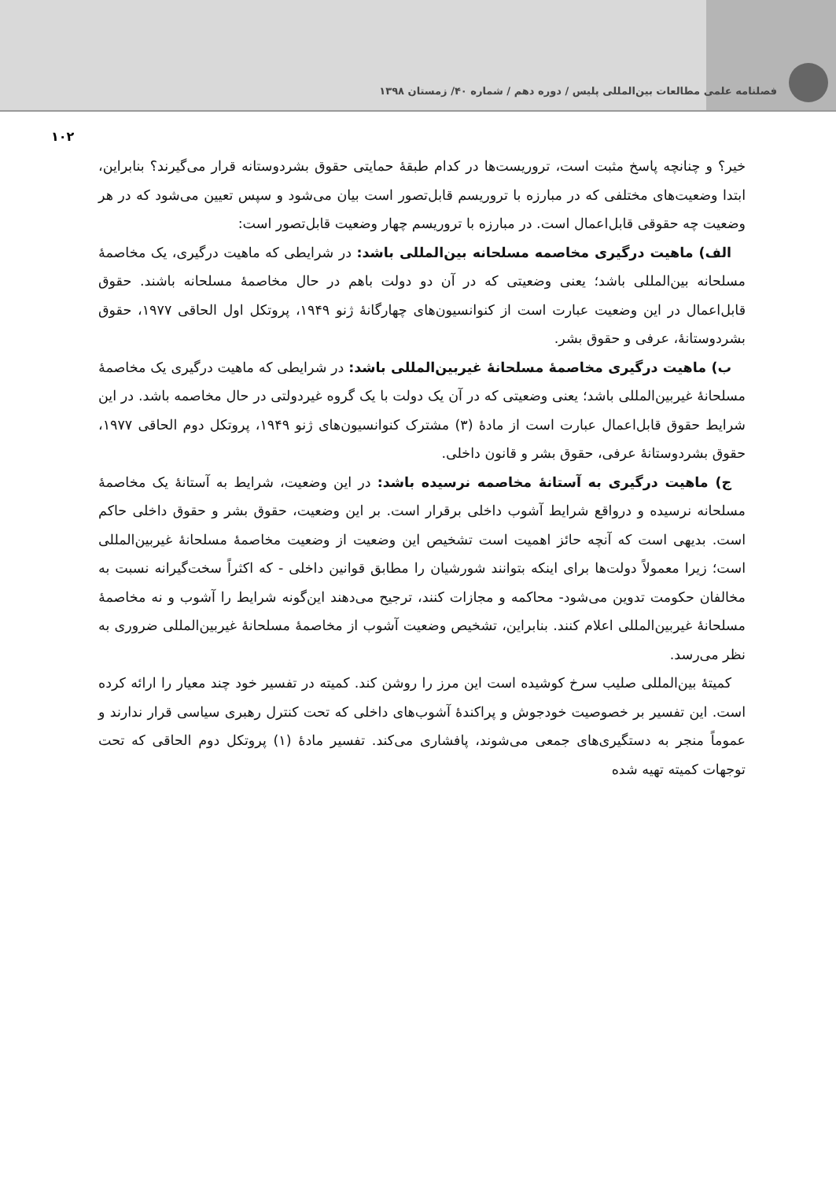فصلنامه علمی مطالعات بین‌المللی پلیس / دوره دهم / شماره ۴۰/ زمستان ۱۳۹۸
۱۰۲
خیر؟ و چنانچه پاسخ مثبت است، تروریست‌ها در کدام طبقهٔ حمایتی حقوق بشردوستانه قرار می‌گیرند؟ بنابراین، ابتدا وضعیت‌های مختلفی که در مبارزه با تروریسم قابل‌تصور است بیان می‌شود و سپس تعیین می‌شود که در هر وضعیت چه حقوقی قابل‌اعمال است. در مبارزه با تروریسم چهار وضعیت قابل‌تصور است:
الف) ماهیت درگیری مخاصمه مسلحانه بین‌المللی باشد: در شرایطی که ماهیت درگیری، یک مخاصمهٔ مسلحانه بین‌المللی باشد؛ یعنی وضعیتی که در آن دو دولت باهم در حال مخاصمهٔ مسلحانه باشند. حقوق قابل‌اعمال در این وضعیت عبارت است از کنوانسیون‌های چهارگانهٔ ژنو ۱۹۴۹، پروتکل اول الحاقی ۱۹۷۷، حقوق بشردوستانهٔ، عرفی و حقوق بشر.
ب) ماهیت درگیری مخاصمهٔ مسلحانهٔ غیربین‌المللی باشد: در شرایطی که ماهیت درگیری یک مخاصمهٔ مسلحانهٔ غیربین‌المللی باشد؛ یعنی وضعیتی که در آن یک دولت با یک گروه غیردولتی در حال مخاصمه باشد. در این شرایط حقوق قابل‌اعمال عبارت است از مادهٔ (۳) مشترک کنوانسیون‌های ژنو ۱۹۴۹، پروتکل دوم الحاقی ۱۹۷۷، حقوق بشردوستانهٔ عرفی، حقوق بشر و قانون داخلی.
ج) ماهیت درگیری به آستانهٔ مخاصمه نرسیده باشد: در این وضعیت، شرایط به آستانهٔ یک مخاصمهٔ مسلحانه نرسیده و درواقع شرایط آشوب داخلی برقرار است. بر این وضعیت، حقوق بشر و حقوق داخلی حاکم است. بدیهی است که آنچه حائز اهمیت است تشخیص این وضعیت از وضعیت مخاصمهٔ مسلحانهٔ غیربین‌المللی است؛ زیرا معمولاً دولت‌ها برای اینکه بتوانند شورشیان را مطابق قوانین داخلی - که اکثراً سخت‌گیرانه نسبت به مخالفان حکومت تدوین می‌شود- محاکمه و مجازات کنند، ترجیح می‌دهند این‌گونه شرایط را آشوب و نه مخاصمهٔ مسلحانهٔ غیربین‌المللی اعلام کنند. بنابراین، تشخیص وضعیت آشوب از مخاصمهٔ مسلحانهٔ غیربین‌المللی ضروری به نظر می‌رسد.
کمیتهٔ بین‌المللی صلیب سرخ کوشیده است این مرز را روشن کند. کمیته در تفسیر خود چند معیار را ارائه کرده است. این تفسیر بر خصوصیت خودجوش و پراکندهٔ آشوب‌های داخلی که تحت کنترل رهبری سیاسی قرار ندارند و عموماً منجر به دستگیری‌های جمعی می‌شوند، پافشاری می‌کند. تفسیر مادهٔ (۱) پروتکل دوم الحاقی که تحت توجهات کمیته تهیه شده